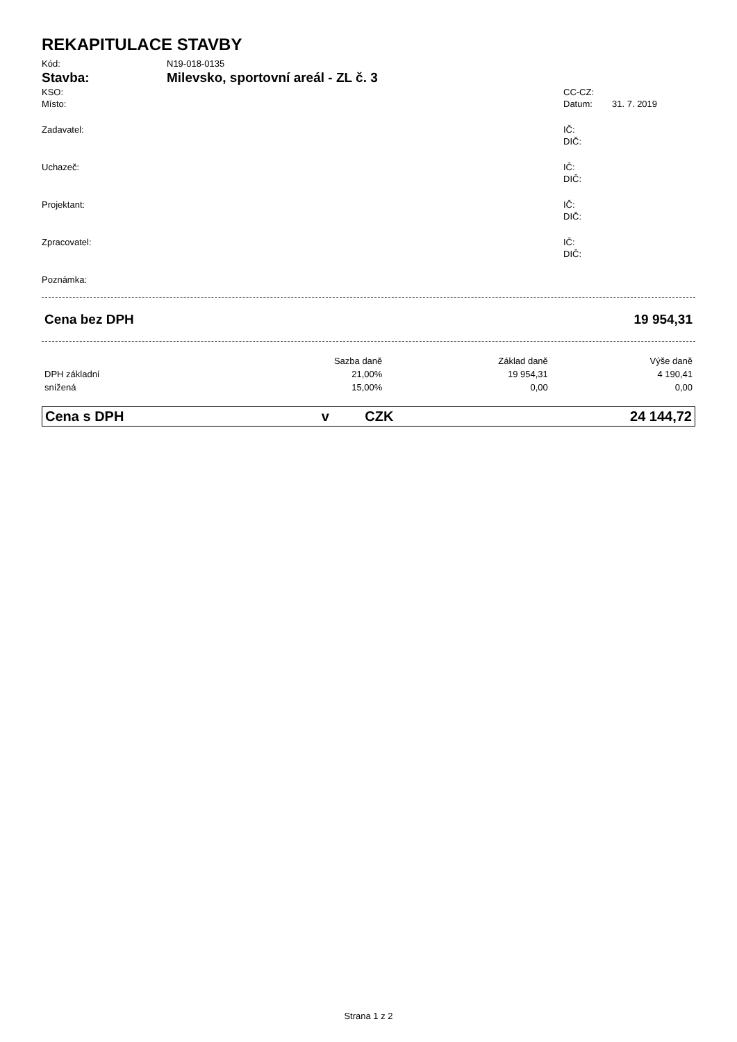REKAPITULACE STAVBY
Kód: N19-018-0135
Stavba: Milevsko, sportovní areál - ZL č. 3
KSO: CC-CZ:
Místo: Datum: 31. 7. 2019
Zadavatel: IČ:
DIČ:
Uchazeč: IČ:
DIČ:
Projektant: IČ:
DIČ:
Zpracovatel: IČ:
DIČ:
Poznámka:
| Cena bez DPH | 19 954,31 |
| | Sazba daně | Základ daně | Výše daně |
| --- | --- | --- | --- |
| DPH základní | 21,00% | 19 954,31 | 4 190,41 |
| snížená | 15,00% | 0,00 | 0,00 |
| Cena s DPH | v | CZK | 24 144,72 |
Strana 1 z 2